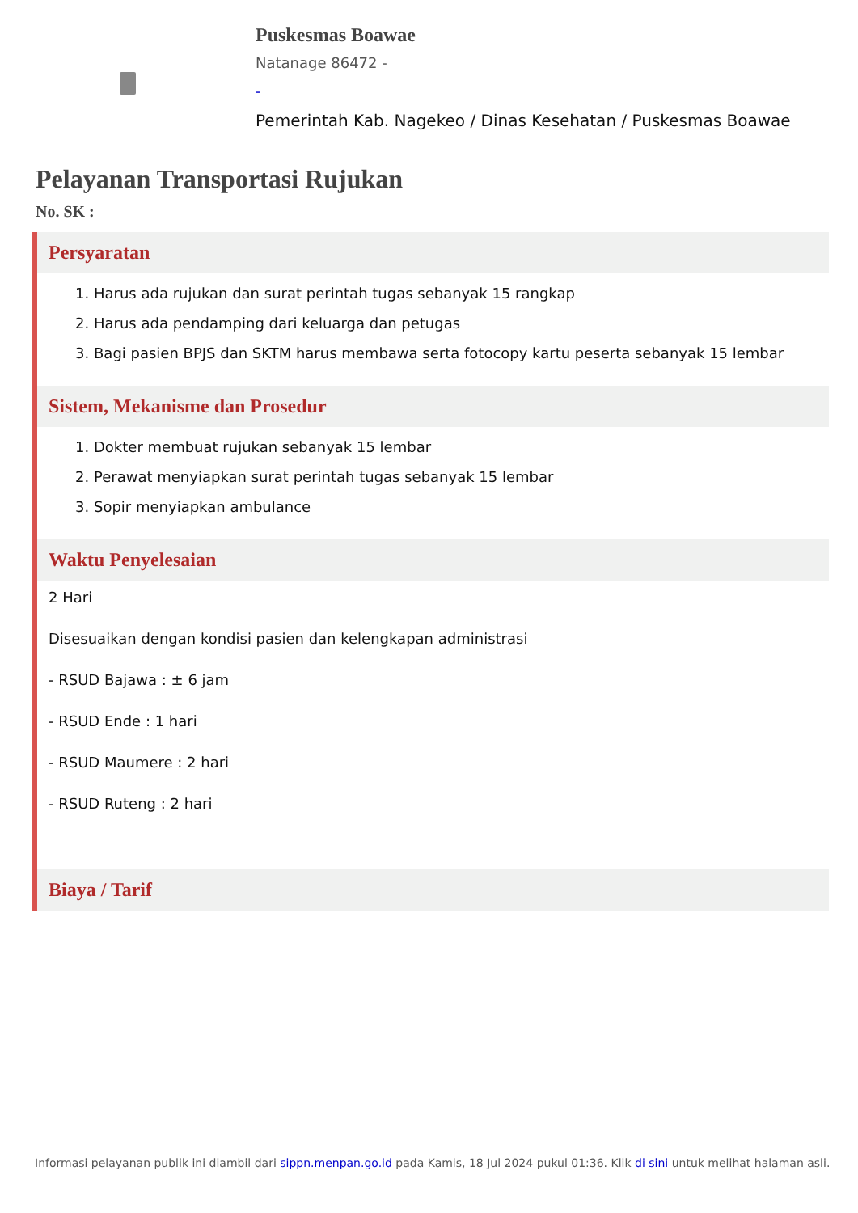Puskesmas Boawae
Natanage 86472 -
-
Pemerintah Kab. Nagekeo / Dinas Kesehatan / Puskesmas Boawae
Pelayanan Transportasi Rujukan
No. SK :
Persyaratan
1. Harus ada rujukan dan surat perintah tugas sebanyak 15 rangkap
2. Harus ada pendamping dari keluarga dan petugas
3. Bagi pasien BPJS dan SKTM harus membawa serta fotocopy kartu peserta sebanyak 15 lembar
Sistem, Mekanisme dan Prosedur
1. Dokter membuat rujukan sebanyak 15 lembar
2. Perawat menyiapkan surat perintah tugas sebanyak 15 lembar
3. Sopir menyiapkan ambulance
Waktu Penyelesaian
2 Hari
Disesuaikan dengan kondisi pasien dan kelengkapan administrasi
- RSUD Bajawa : ± 6 jam
- RSUD Ende : 1 hari
- RSUD Maumere : 2 hari
- RSUD Ruteng : 2 hari
Biaya / Tarif
Informasi pelayanan publik ini diambil dari sippn.menpan.go.id pada Kamis, 18 Jul 2024 pukul 01:36. Klik di sini untuk melihat halaman asli.